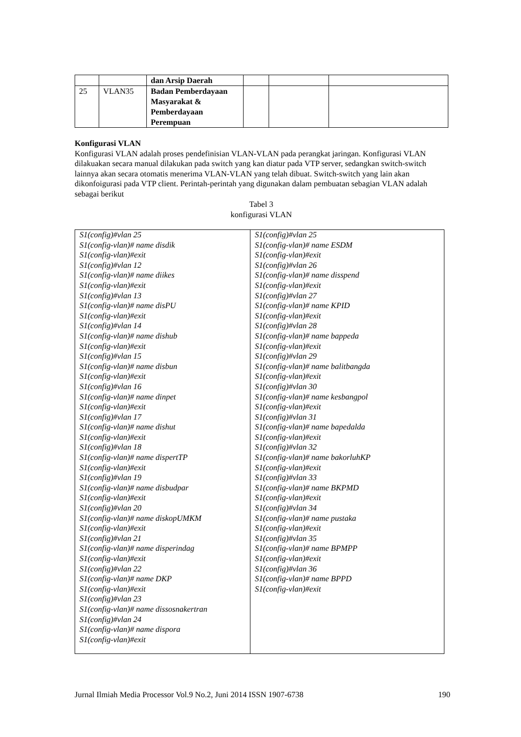| | | dan Arsip Daerah | | | |
| 25 | VLAN35 | Badan Pemberdayaan Masyarakat & Pemberdayaan Perempuan | | | |
Konfigurasi VLAN
Konfigurasi VLAN adalah proses pendefinisian VLAN-VLAN pada perangkat jaringan. Konfigurasi VLAN dilakuakan secara manual dilakukan pada switch yang kan diatur pada VTP server, sedangkan switch-switch lainnya akan secara otomatis menerima VLAN-VLAN yang telah dibuat. Switch-switch yang lain akan dikonfoigurasi pada VTP client. Perintah-perintah yang digunakan dalam pembuatan sebagian VLAN adalah sebagai berikut
Tabel 3
konfigurasi VLAN
| S1(config)#vlan 25 S1(config-vlan)# name disdik S1(config-vlan)#exit S1(config)#vlan 12 S1(config-vlan)# name diikes S1(config-vlan)#exit S1(config)#vlan 13 S1(config-vlan)# name disPU S1(config-vlan)#exit S1(config)#vlan 14 S1(config-vlan)# name dishub S1(config-vlan)#exit S1(config)#vlan 15 S1(config-vlan)# name disbun S1(config-vlan)#exit S1(config)#vlan 16 S1(config-vlan)# name dinpet S1(config-vlan)#exit S1(config)#vlan 17 S1(config-vlan)# name dishut S1(config-vlan)#exit S1(config)#vlan 18 S1(config-vlan)# name dispertTP S1(config-vlan)#exit S1(config)#vlan 19 S1(config-vlan)# name disbudpar S1(config-vlan)#exit S1(config)#vlan 20 S1(config-vlan)# name diskopUMKM S1(config-vlan)#exit S1(config)#vlan 21 S1(config-vlan)# name disperindag S1(config-vlan)#exit S1(config)#vlan 22 S1(config-vlan)# name DKP S1(config-vlan)#exit S1(config)#vlan 23 S1(config-vlan)# name dissosnakertran S1(config)#vlan 24 S1(config-vlan)# name dispora S1(config-vlan)#exit | S1(config)#vlan 25 S1(config-vlan)# name ESDM S1(config-vlan)#exit S1(config)#vlan 26 S1(config-vlan)# name disspend S1(config-vlan)#exit S1(config)#vlan 27 S1(config-vlan)# name KPID S1(config-vlan)#exit S1(config)#vlan 28 S1(config-vlan)# name bappeda S1(config-vlan)#exit S1(config)#vlan 29 S1(config-vlan)# name balitbangda S1(config-vlan)#exit S1(config)#vlan 30 S1(config-vlan)# name kesbangpol S1(config-vlan)#exit S1(config)#vlan 31 S1(config-vlan)# name bapedalda S1(config-vlan)#exit S1(config)#vlan 32 S1(config-vlan)# name bakorluhKP S1(config-vlan)#exit S1(config)#vlan 33 S1(config-vlan)# name BKPMD S1(config-vlan)#exit S1(config)#vlan 34 S1(config-vlan)# name pustaka S1(config-vlan)#exit S1(config)#vlan 35 S1(config-vlan)# name BPMPP S1(config-vlan)#exit S1(config)#vlan 36 S1(config-vlan)# name BPPD S1(config-vlan)#exit |
Jurnal Ilmiah Media Processor Vol.9 No.2, Juni 2014 ISSN 1907-6738 190